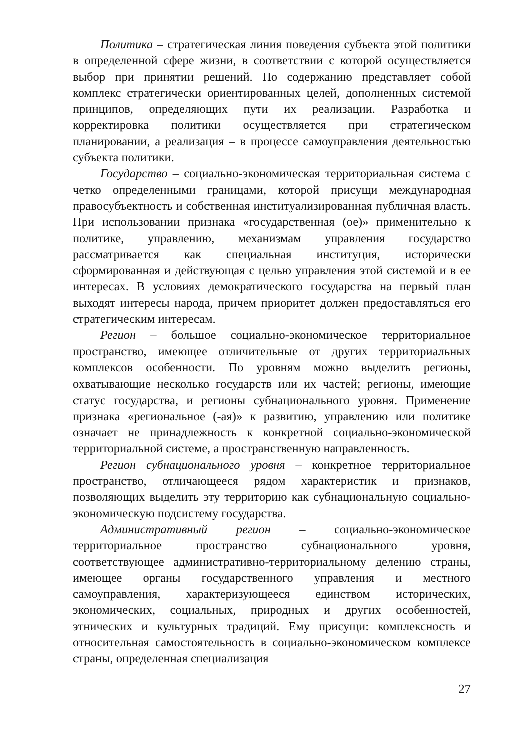Политика – стратегическая линия поведения субъекта этой политики в определенной сфере жизни, в соответствии с которой осуществляется выбор при принятии решений. По содержанию представляет собой комплекс стратегически ориентированных целей, дополненных системой принципов, определяющих пути их реализации. Разработка и корректировка политики осуществляется при стратегическом планировании, а реализация – в процессе самоуправления деятельностью субъекта политики.
Государство – социально-экономическая территориальная система с четко определенными границами, которой присущи международная правосубъектность и собственная институализированная публичная власть. При использовании признака «государственная (ое)» применительно к политике, управлению, механизмам управления государство рассматривается как специальная институция, исторически сформированная и действующая с целью управления этой системой и в ее интересах. В условиях демократического государства на первый план выходят интересы народа, причем приоритет должен предоставляться его стратегическим интересам.
Регион – большое социально-экономическое территориальное пространство, имеющее отличительные от других территориальных комплексов особенности. По уровням можно выделить регионы, охватывающие несколько государств или их частей; регионы, имеющие статус государства, и регионы субнационального уровня. Применение признака «региональное (-ая)» к развитию, управлению или политике означает не принадлежность к конкретной социально-экономической территориальной системе, а пространственную направленность.
Регион субнационального уровня – конкретное территориальное пространство, отличающееся рядом характеристик и признаков, позволяющих выделить эту территорию как субнациональную социально-экономическую подсистему государства.
Административный регион – социально-экономическое территориальное пространство субнационального уровня, соответствующее административно-территориальному делению страны, имеющее органы государственного управления и местного самоуправления, характеризующееся единством исторических, экономических, социальных, природных и других особенностей, этнических и культурных традиций. Ему присущи: комплексность и относительная самостоятельность в социально-экономическом комплексе страны, определенная специализация
27